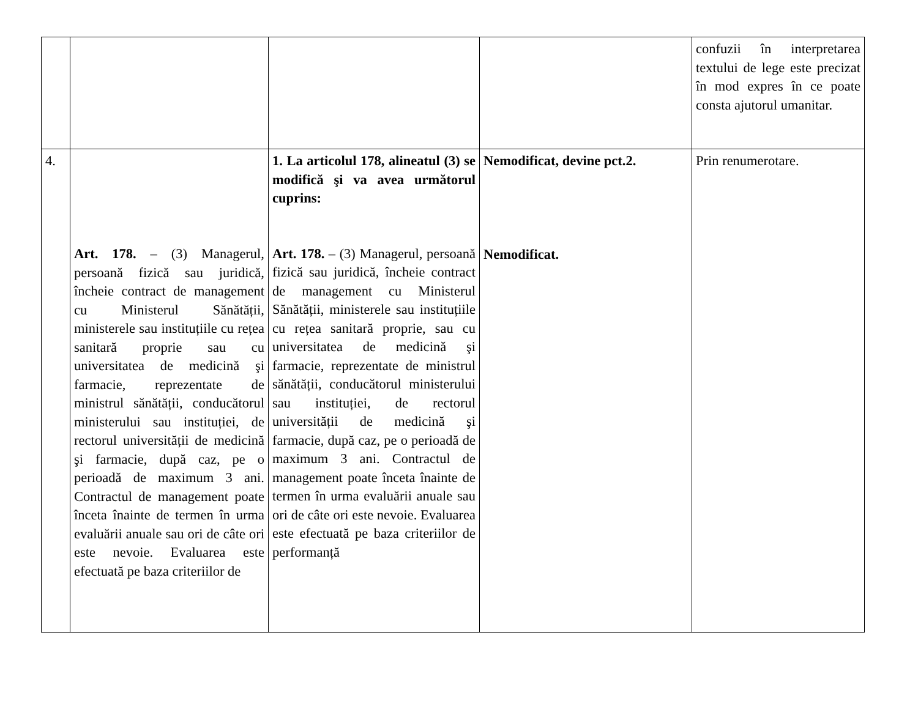| | | | | confuzii în interpretarea textului de lege este precizat în mod expres în ce poate consta ajutorul umanitar. |
| 4. | Art. 178. – (3) Managerul, persoană fizică sau juridică, încheie contract de management cu Ministerul Sănătății, ministerele sau instituțiile cu rețea sanitară proprie sau cu universitatea de medicină şi farmacie, reprezentate de ministrul sănătății, conducătorul ministerului sau instituției, de rectorul universității de medicină şi farmacie, după caz, pe o perioadă de maximum 3 ani. Contractul de management poate înceta înainte de termen în urma evaluării anuale sau ori de câte ori este nevoie. Evaluarea este efectuată pe baza criteriilor de | 1. La articolul 178, alineatul (3) se modifică şi va avea următorul cuprins: Art. 178. – (3) Managerul, persoană fizică sau juridică, încheie contract de management cu Ministerul Sănătății, ministerele sau instituțiile cu rețea sanitară proprie, sau cu universitatea de medicină şi farmacie, reprezentate de ministrul sănătății, conducătorul ministerului sau instituției, de rectorul universității de medicină şi farmacie, după caz, pe o perioadă de maximum 3 ani. Contractul de management poate înceta înainte de termen în urma evaluării anuale sau ori de câte ori este nevoie. Evaluarea este efectuată pe baza criteriilor de performanță | Nemodificat, devine pct.2. Nemodificat. | Prin renumerotare. |